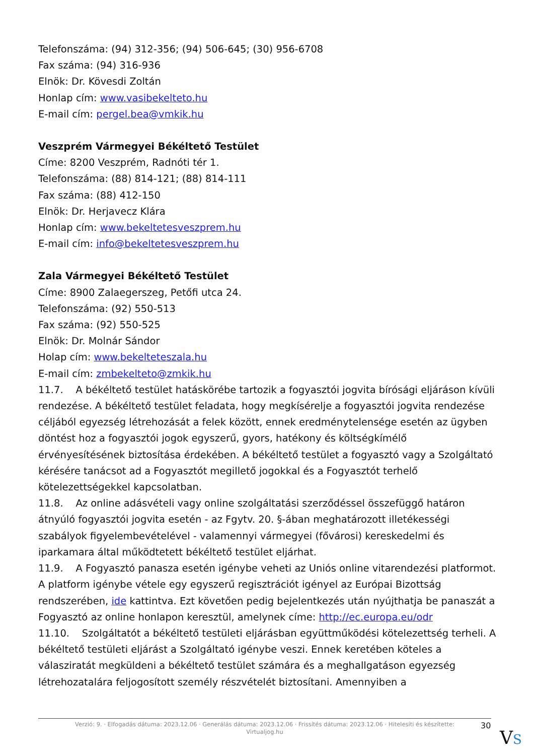Telefonszáma: (94) 312-356; (94) 506-645; (30) 956-6708
Fax száma: (94) 316-936
Elnök: Dr. Kövesdi Zoltán
Honlap cím: www.vasibekelteto.hu
E-mail cím: pergel.bea@vmkik.hu
Veszprém Vármegyei Békéltető Testület
Címe: 8200 Veszprém, Radnóti tér 1.
Telefonszáma: (88) 814-121; (88) 814-111
Fax száma: (88) 412-150
Elnök: Dr. Herjavecz Klára
Honlap cím: www.bekeltetesveszprem.hu
E-mail cím: info@bekeltetesveszprem.hu
Zala Vármegyei Békéltető Testület
Címe: 8900 Zalaegerszeg, Petőfi utca 24.
Telefonszáma: (92) 550-513
Fax száma: (92) 550-525
Elnök: Dr. Molnár Sándor
Holap cím: www.bekelteteszala.hu
E-mail cím: zmbekelteto@zmkik.hu
11.7. A békéltető testület hatáskörébe tartozik a fogyasztói jogvita bírósági eljáráson kívüli rendezése. A békéltető testület feladata, hogy megkísérelje a fogyasztói jogvita rendezése céljából egyezség létrehozását a felek között, ennek eredménytelensége esetén az ügyben döntést hoz a fogyasztói jogok egyszerű, gyors, hatékony és költségkímélő érvényesítésének biztosítása érdekében. A békéltető testület a fogyasztó vagy a Szolgáltató kérésére tanácsot ad a Fogyasztót megillető jogokkal és a Fogyasztót terhelő kötelezettségekkel kapcsolatban.
11.8. Az online adásvételi vagy online szolgáltatási szerződéssel összefüggő határon átnyúló fogyasztói jogvita esetén - az Fgytv. 20. §-ában meghatározott illetékességi szabályok figyelembevételével - valamennyi vármegyei (fővárosi) kereskedelmi és iparkamara által működtetett békéltető testület eljárhat.
11.9. A Fogyasztó panasza esetén igénybe veheti az Uniós online vitarendezési platformot. A platform igénybe vétele egy egyszerű regisztrációt igényel az Európai Bizottság rendszerében, ide kattintva. Ezt követően pedig bejelentkezés után nyújthatja be panaszát a Fogyasztó az online honlapon keresztül, amelynek címe: http://ec.europa.eu/odr
11.10. Szolgáltatót a békéltető testületi eljárásban együttműködési kötelezettség terheli. A békéltető testületi eljárást a Szolgáltató igénybe veszi. Ennek keretében köteles a válasziratát megküldeni a békéltető testület számára és a meghallgatáson egyezség létrehozatalára feljogosított személy részvételét biztosítani. Amennyiben a
Verzió: 9. · Elfogadás dátuma: 2023.12.06 · Generálás dátuma: 2023.12.06 · Frissítés dátuma: 2023.12.06 · Hitelesíti és készítette:
Virtualjog.hu
30
VS